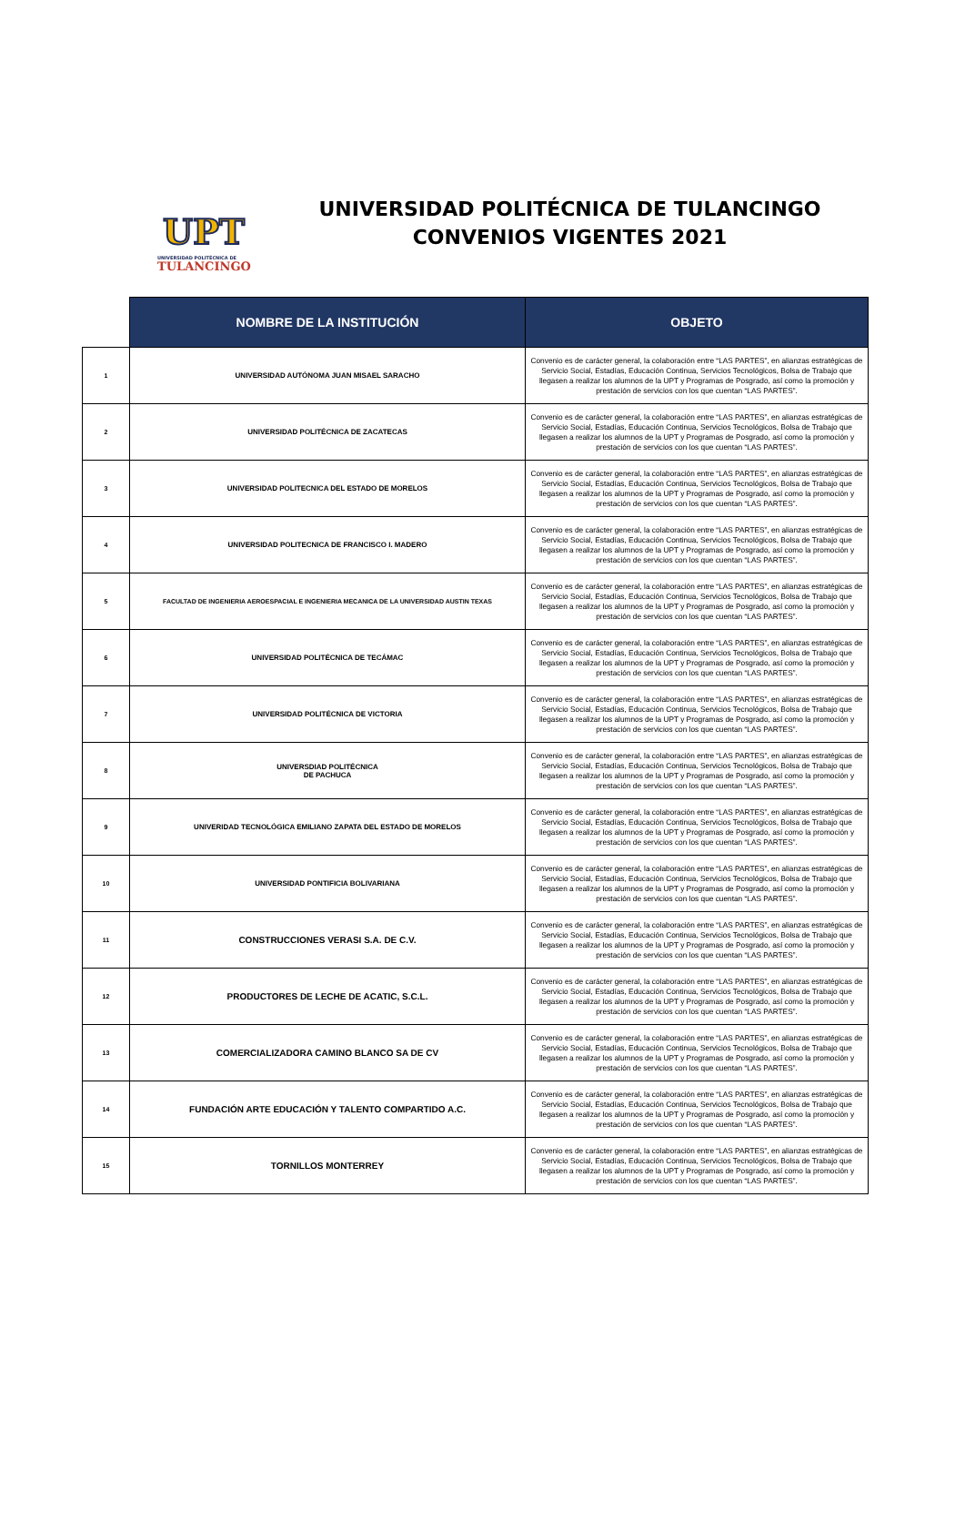UPT
UNIVERSIDAD POLITÉCNICA DE
TULANCINGO
UNIVERSIDAD POLITÉCNICA DE TULANCINGO
CONVENIOS VIGENTES 2021
| | NOMBRE DE LA INSTITUCIÓN | OBJETO |
| --- | --- | --- |
| 1 | UNIVERSIDAD AUTÓNOMA JUAN MISAEL SARACHO | Convenio es de carácter general, la colaboración entre “LAS PARTES”, en alianzas estratégicas de Servicio Social, Estadías, Educación Continua, Servicios Tecnológicos, Bolsa de Trabajo que llegasen a realizar los alumnos de la UPT y Programas de Posgrado, así como la promoción y prestación de servicios con los que cuentan “LAS PARTES”. |
| 2 | UNIVERSIDAD POLITÉCNICA DE ZACATECAS | Convenio es de carácter general, la colaboración entre “LAS PARTES”, en alianzas estratégicas de Servicio Social, Estadías, Educación Continua, Servicios Tecnológicos, Bolsa de Trabajo que llegasen a realizar los alumnos de la UPT y Programas de Posgrado, así como la promoción y prestación de servicios con los que cuentan “LAS PARTES”. |
| 3 | UNIVERSIDAD POLITECNICA DEL ESTADO DE MORELOS | Convenio es de carácter general, la colaboración entre “LAS PARTES”, en alianzas estratégicas de Servicio Social, Estadías, Educación Continua, Servicios Tecnológicos, Bolsa de Trabajo que llegasen a realizar los alumnos de la UPT y Programas de Posgrado, así como la promoción y prestación de servicios con los que cuentan “LAS PARTES”. |
| 4 | UNIVERSIDAD POLITECNICA DE FRANCISCO I. MADERO | Convenio es de carácter general, la colaboración entre “LAS PARTES”, en alianzas estratégicas de Servicio Social, Estadías, Educación Continua, Servicios Tecnológicos, Bolsa de Trabajo que llegasen a realizar los alumnos de la UPT y Programas de Posgrado, así como la promoción y prestación de servicios con los que cuentan “LAS PARTES”. |
| 5 | FACULTAD DE INGENIERIA AEROESPACIAL E INGENIERIA MECANICA DE LA UNIVERSIDAD AUSTIN TEXAS | Convenio es de carácter general, la colaboración entre “LAS PARTES”, en alianzas estratégicas de Servicio Social, Estadías, Educación Continua, Servicios Tecnológicos, Bolsa de Trabajo que llegasen a realizar los alumnos de la UPT y Programas de Posgrado, así como la promoción y prestación de servicios con los que cuentan “LAS PARTES”. |
| 6 | UNIVERSIDAD POLITÉCNICA DE TECÁMAC | Convenio es de carácter general, la colaboración entre “LAS PARTES”, en alianzas estratégicas de Servicio Social, Estadías, Educación Continua, Servicios Tecnológicos, Bolsa de Trabajo que llegasen a realizar los alumnos de la UPT y Programas de Posgrado, así como la promoción y prestación de servicios con los que cuentan “LAS PARTES”. |
| 7 | UNIVERSIDAD POLITÉCNICA DE VICTORIA | Convenio es de carácter general, la colaboración entre “LAS PARTES”, en alianzas estratégicas de Servicio Social, Estadías, Educación Continua, Servicios Tecnológicos, Bolsa de Trabajo que llegasen a realizar los alumnos de la UPT y Programas de Posgrado, así como la promoción y prestación de servicios con los que cuentan “LAS PARTES”. |
| 8 | UNIVERSDIAD POLITÉCNICA DE PACHUCA | Convenio es de carácter general, la colaboración entre “LAS PARTES”, en alianzas estratégicas de Servicio Social, Estadías, Educación Continua, Servicios Tecnológicos, Bolsa de Trabajo que llegasen a realizar los alumnos de la UPT y Programas de Posgrado, así como la promoción y prestación de servicios con los que cuentan “LAS PARTES”. |
| 9 | UNIVERIDAD TECNOLÓGICA EMILIANO ZAPATA DEL ESTADO DE MORELOS | Convenio es de carácter general, la colaboración entre “LAS PARTES”, en alianzas estratégicas de Servicio Social, Estadías, Educación Continua, Servicios Tecnológicos, Bolsa de Trabajo que llegasen a realizar los alumnos de la UPT y Programas de Posgrado, así como la promoción y prestación de servicios con los que cuentan “LAS PARTES”. |
| 10 | UNIVERSIDAD PONTIFICIA BOLIVARIANA | Convenio es de carácter general, la colaboración entre “LAS PARTES”, en alianzas estratégicas de Servicio Social, Estadías, Educación Continua, Servicios Tecnológicos, Bolsa de Trabajo que llegasen a realizar los alumnos de la UPT y Programas de Posgrado, así como la promoción y prestación de servicios con los que cuentan “LAS PARTES”. |
| 11 | CONSTRUCCIONES VERASI S.A. DE C.V. | Convenio es de carácter general, la colaboración entre “LAS PARTES”, en alianzas estratégicas de Servicio Social, Estadías, Educación Continua, Servicios Tecnológicos, Bolsa de Trabajo que llegasen a realizar los alumnos de la UPT y Programas de Posgrado, así como la promoción y prestación de servicios con los que cuentan “LAS PARTES”. |
| 12 | PRODUCTORES DE LECHE DE ACATIC, S.C.L. | Convenio es de carácter general, la colaboración entre “LAS PARTES”, en alianzas estratégicas de Servicio Social, Estadías, Educación Continua, Servicios Tecnológicos, Bolsa de Trabajo que llegasen a realizar los alumnos de la UPT y Programas de Posgrado, así como la promoción y prestación de servicios con los que cuentan “LAS PARTES”. |
| 13 | COMERCIALIZADORA CAMINO BLANCO SA DE CV | Convenio es de carácter general, la colaboración entre “LAS PARTES”, en alianzas estratégicas de Servicio Social, Estadías, Educación Continua, Servicios Tecnológicos, Bolsa de Trabajo que llegasen a realizar los alumnos de la UPT y Programas de Posgrado, así como la promoción y prestación de servicios con los que cuentan “LAS PARTES”. |
| 14 | FUNDACIÓN ARTE EDUCACIÓN Y TALENTO COMPARTIDO A.C. | Convenio es de carácter general, la colaboración entre “LAS PARTES”, en alianzas estratégicas de Servicio Social, Estadías, Educación Continua, Servicios Tecnológicos, Bolsa de Trabajo que llegasen a realizar los alumnos de la UPT y Programas de Posgrado, así como la promoción y prestación de servicios con los que cuentan “LAS PARTES”. |
| 15 | TORNILLOS MONTERREY | Convenio es de carácter general, la colaboración entre “LAS PARTES”, en alianzas estratégicas de Servicio Social, Estadías, Educación Continua, Servicios Tecnológicos, Bolsa de Trabajo que llegasen a realizar los alumnos de la UPT y Programas de Posgrado, así como la promoción y prestación de servicios con los que cuentan “LAS PARTES”. |